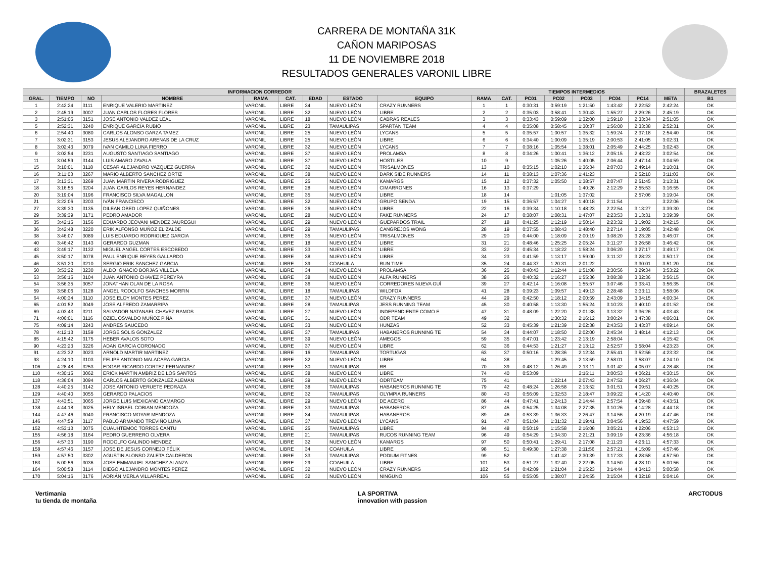CARRERA DE MONTAÑA 31K
CAÑON MARIPOSAS
11 DE NOVIEMBRE 2018
RESULTADOS GENERALES VARONIL LIBRE
| INFORMACION CORREDOR | | | | | | | | | | TIEMPOS INTERMEDIOS | | | | | | | BRAZALETES |
| --- | --- | --- | --- | --- | --- | --- | --- | --- | --- | --- | --- | --- | --- | --- | --- | --- | --- |
| GRAL. | TIEMPO | NO | NOMBRE | RAMA | CAT. | EDAD | ESTADO | EQUIPO | RAMA | CAT. | PC01 | PC02 | PC03 | PC04 | PC14 | META | B1 |
| 1 | 2:42:24 | 3111 | ENRIQUE VALERIO MARTINEZ | VARONIL | LIBRE | 34 | NUEVO LEÓN | CRAZY RUNNERS | 1 | 1 | 0:30:31 | 0:59:19 | 1:21:50 | 1:43:42 | 2:22:52 | 2:42:24 | OK |
| 2 | 2:45:19 | 3007 | JUAN CARLOS FLORES FLORES | VARONIL | LIBRE | 32 | NUEVO LEÓN | LIBRE | 2 | 2 | 0:35:03 | 0:58:41 | 1:30:43 | 1:55:27 | 2:29:26 | 2:45:19 | OK |
| 3 | 2:51:05 | 3151 | JOSE ANTONIO VALDEZ LEAL | VARONIL | LIBRE | 18 | NUEVO LEÓN | CABRAS REALES | 3 | 3 | 0:33:43 | 0:59:09 | 1:32:00 | 1:59:10 | 2:33:34 | 2:51:05 | OK |
| 5 | 2:52:31 | 3240 | ENRIQUE GARCÍA RUBIO | VARONIL | LIBRE | 23 | TAMAULIPAS | SPARTAN TEAM | 4 | 4 | 0:35:08 | 0:58:45 | 1:30:37 | 1:56:00 | 2:33:38 | 2:52:31 | OK |
| 6 | 2:54:40 | 3080 | CARLOS ALONSO GARZA TAMEZ | VARONIL | LIBRE | 25 | NUEVO LEÓN | LYCANS | 5 | 5 | 0:35:57 | 1:00:57 | 1:35:32 | 1:59:24 | 2:37:18 | 2:54:40 | OK |
| 7 | 3:02:31 | 3153 | JESUS ALEJANDRO ARENAS DE LA CRUZ | VARONIL | LIBRE | 25 | NUEVO LEÓN | LIBRE | 6 | 6 | 0:34:40 | 1:00:09 | 1:35:19 | 2:00:53 | 2:41:05 | 3:02:31 | OK |
| 8 | 3:02:43 | 3079 | IVAN CAMILO LUNA FIERRO | VARONIL | LIBRE | 32 | NUEVO LEÓN | LYCANS | 7 | 7 | 0:38:16 | 1:05:54 | 1:38:01 | 2:05:49 | 2:44:25 | 3:02:43 | OK |
| 9 | 3:02:54 | 3231 | AUGUSTO SANTIAGO SANTIAGO | VARONIL | LIBRE | 37 | NUEVO LEÓN | PROLAMSA | 8 | 8 | 0:34:26 | 1:00:41 | 1:36:12 | 2:05:15 | 2:43:22 | 3:02:54 | OK |
| 11 | 3:04:59 | 3144 | LUIS AMARO ZAVALA | VARONIL | LIBRE | 37 | NUEVO LEÓN | HOSTILES | 10 | 9 | | 1:05:26 | 1:40:05 | 2:06:44 | 2:47:14 | 3:04:59 | OK |
| 15 | 3:10:01 | 3118 | CESAR ALEJANDRO VAZQUEZ GUERRA | VARONIL | LIBRE | 32 | NUEVO LEÓN | TRISALMONES | 13 | 10 | 0:35:15 | 1:02:10 | 1:36:34 | 2:07:03 | 2:49:14 | 3:10:01 | OK |
| 16 | 3:11:03 | 3267 | MARIO ALBERTO SANCHEZ ORTIZ | VARONIL | LIBRE | 38 | NUEVO LEÓN | DARK SIDE RUNNERS | 14 | 11 | 0:38:13 | 1:07:36 | 1:41:23 | | 2:52:10 | 3:11:03 | OK |
| 17 | 3:13:31 | 3269 | JUAN MARTIN RIVERA RODRIGUEZ | VARONIL | LIBRE | 25 | NUEVO LEÓN | KAMARGS | 15 | 12 | 0:37:32 | 1:05:50 | 1:38:57 | 2:07:47 | 2:51:45 | 3:13:31 | OK |
| 18 | 3:16:55 | 3204 | JUAN CARLOS REYES HERNANDEZ | VARONIL | LIBRE | 28 | NUEVO LEÓN | CIMARRONES | 16 | 13 | 0:37:29 | | 1:40:26 | 2:12:29 | 2:55:53 | 3:16:55 | OK |
| 20 | 3:19:04 | 3196 | FRANCISCO SILVA MAGALLON | VARONIL | LIBRE | 35 | NUEVO LEÓN | LIBRE | 18 | 14 | | 1:01:05 | 1:37:02 | | 2:57:06 | 3:19:04 | OK |
| 21 | 3:22:06 | 3203 | IVÁN FRANCISCO | VARONIL | LIBRE | 32 | NUEVO LEÓN | GRUPO SENDA | 19 | 15 | 0:36:57 | 1:04:27 | 1:40:18 | 2:11:54 | | 3:22:06 | OK |
| 27 | 3:39:30 | 3135 | DILEAN OBED LOPEZ QUIÑONES | VARONIL | LIBRE | 26 | NUEVO LEÓN | LIBRE | 22 | 16 | 0:39:34 | 1:10:18 | 1:48:23 | 2:22:54 | 3:13:27 | 3:39:30 | OK |
| 29 | 3:39:39 | 3171 | PEDRO AMADOR | VARONIL | LIBRE | 28 | NUEVO LEÓN | FAKE RUNNERS | 24 | 17 | 0:38:07 | 1:08:31 | 1:47:07 | 2:23:53 | 3:13:31 | 3:39:39 | OK |
| 35 | 3:42:15 | 3156 | EDUARDO JEOVANI MENDEZ JAUREGUI | VARONIL | LIBRE | 29 | NUEVO LEÓN | GUEPARDOS TRAIL | 27 | 18 | 0:41:25 | 1:12:19 | 1:50:14 | 2:23:32 | 3:19:02 | 3:42:15 | OK |
| 36 | 3:42:48 | 3220 | ERIK ALFONSO MUÑOZ ELIZALDE | VARONIL | LIBRE | 29 | TAMAULIPAS | CANGREJOS WONG | 28 | 19 | 0:37:55 | 1:08:43 | 1:48:40 | 2:27:14 | 3:19:05 | 3:42:48 | OK |
| 38 | 3:46:07 | 3089 | LUIS EDUARDO RODRIGUEZ GARCIA | VARONIL | LIBRE | 35 | NUEVO LEÓN | TRISALMONES | 29 | 20 | 0:44:00 | 1:18:09 | 2:00:19 | 3:08:20 | 3:23:28 | 3:46:07 | OK |
| 40 | 3:46:42 | 3143 | GERARDO GUZMAN | VARONIL | LIBRE | 18 | NUEVO LEÓN | LIBRE | 31 | 21 | 0:48:46 | 1:25:25 | 2:05:24 | 3:11:27 | 3:26:58 | 3:46:42 | OK |
| 43 | 3:49:17 | 3132 | MIGUEL ANGEL CORTES ESCOBEDO | VARONIL | LIBRE | 33 | NUEVO LEÓN | LIBRE | 33 | 22 | 0:45:34 | 1:18:22 | 1:58:24 | 3:06:20 | 3:27:17 | 3:49:17 | OK |
| 45 | 3:50:17 | 3078 | PAUL ENRIQUE REYES GALLARDO | VARONIL | LIBRE | 38 | NUEVO LEÓN | LIBRE | 34 | 23 | 0:41:59 | 1:13:17 | 1:59:00 | 3:11:37 | 3:28:23 | 3:50:17 | OK |
| 46 | 3:51:20 | 3210 | SERGIO ERIK SANCHEZ GARCIA | VARONIL | LIBRE | 39 | COAHUILA | RUN TIME | 35 | 24 | 0:44:37 | 1:20:31 | 2:01:22 | | 3:30:01 | 3:51:20 | OK |
| 50 | 3:53:22 | 3230 | ALDO IGNACIO BORJAS VILLELA | VARONIL | LIBRE | 34 | NUEVO LEÓN | PROLAMSA | 36 | 25 | 0:40:43 | 1:12:44 | 1:51:08 | 2:30:56 | 3:29:34 | 3:53:22 | OK |
| 53 | 3:56:15 | 3104 | JUAN ANTONIO CHAVEZ PEREYRA | VARONIL | LIBRE | 38 | NUEVO LEÓN | ALFA RUNNERS | 38 | 26 | 0:40:32 | 1:16:27 | 1:55:36 | 3:08:38 | 3:32:36 | 3:56:15 | OK |
| 54 | 3:56:35 | 3057 | JONATHAN OLAN DE LA ROSA | VARONIL | LIBRE | 36 | NUEVO LEÓN | CORREDORES NUEVA GUÍ | 39 | 27 | 0:42:14 | 1:16:08 | 1:55:57 | 3:07:46 | 3:33:41 | 3:56:35 | OK |
| 59 | 3:58:06 | 3128 | ANGEL RODOLFO SANCHES MORFIN | VARONIL | LIBRE | 18 | TAMAULIPAS | WILDFOX | 41 | 28 | 0:39:23 | 1:09:57 | 1:49:13 | 2:28:48 | 3:33:11 | 3:58:06 | OK |
| 64 | 4:00:34 | 3110 | JOSE ELOY MONTES PEREZ | VARONIL | LIBRE | 37 | NUEVO LEÓN | CRAZY RUNNERS | 44 | 29 | 0:42:50 | 1:18:12 | 2:00:59 | 2:43:09 | 3:34:15 | 4:00:34 | OK |
| 65 | 4:01:52 | 3049 | JOSE ALFREDO ZAMARRIPA | VARONIL | LIBRE | 28 | TAMAULIPAS | JESS RUNNING TEAM | 45 | 30 | 0:40:58 | 1:13:30 | 1:55:24 | 3:10:23 | 3:40:10 | 4:01:52 | OK |
| 69 | 4:03:43 | 3211 | SALVADOR NATANAEL CHAVEZ RAMOS | VARONIL | LIBRE | 27 | NUEVO LEÓN | INDEPENDIENTE COMO E | 47 | 31 | 0:48:09 | 1:22:20 | 2:01:38 | 3:13:32 | 3:36:26 | 4:03:43 | OK |
| 71 | 4:06:01 | 3116 | OZIEL OSVALDO MUÑOZ PIÑA | VARONIL | LIBRE | 31 | NUEVO LEÓN | ODR TEAM | 49 | 32 | | 1:30:32 | 2:16:12 | 3:00:24 | 3:47:38 | 4:06:01 | OK |
| 75 | 4:09:14 | 3243 | ANDRES SAUCEDO | VARONIL | LIBRE | 33 | NUEVO LEÓN | HUNZAS | 52 | 33 | 0:45:39 | 1:21:39 | 2:02:38 | 2:43:53 | 3:43:37 | 4:09:14 | OK |
| 78 | 4:12:13 | 3159 | JORGE SOLIS GONZALEZ | VARONIL | LIBRE | 37 | TAMAULIPAS | HABANEROS RUNNING TE | 54 | 34 | 0:44:07 | 1:18:50 | 2:02:00 | 2:45:34 | 3:48:14 | 4:12:13 | OK |
| 85 | 4:15:42 | 3175 | HEBER AVALOS SOTO | VARONIL | LIBRE | 39 | NUEVO LEÓN | AMEGOS | 59 | 35 | 0:47:01 | 1:23:42 | 2:13:19 | 2:58:04 | | 4:15:42 | OK |
| 90 | 4:23:23 | 3226 | ADAN GARCIA CORONADO | VARONIL | LIBRE | 37 | NUEVO LEÓN | LIBRE | 62 | 36 | 0:44:53 | 1:21:27 | 2:13:12 | 2:52:57 | 3:58:04 | 4:23:23 | OK |
| 91 | 4:23:32 | 3023 | ARNOLD MARTIR MARTINEZ | VARONIL | LIBRE | 16 | TAMAULIPAS | TORTUGAS | 63 | 37 | 0:50:16 | 1:28:36 | 2:12:34 | 2:55:41 | 3:52:56 | 4:23:32 | OK |
| 93 | 4:24:10 | 3103 | FELIPE ANTONIO MALACARA GARCIA | VARONIL | LIBRE | 32 | NUEVO LEÓN | LIBRE | 64 | 38 | | 1:29:45 | 2:13:59 | 2:58:01 | 3:58:07 | 4:24:10 | OK |
| 106 | 4:28:48 | 3253 | EDGAR RICARDO CORTEZ FERNANDEZ | VARONIL | LIBRE | 30 | TAMAULIPAS | RB | 70 | 39 | 0:48:12 | 1:26:49 | 2:13:11 | 3:01:42 | 4:05:07 | 4:28:48 | OK |
| 110 | 4:30:15 | 3062 | ERICK MARTIN AMBRIZ DE LOS SANTOS | VARONIL | LIBRE | 38 | NUEVO LEÓN | LIBRE | 74 | 40 | 0:53:09 | | 2:16:11 | 3:00:53 | 4:06:21 | 4:30:15 | OK |
| 118 | 4:36:04 | 3094 | CARLOS ALBERTO GONZALEZ ALEMAN | VARONIL | LIBRE | 39 | NUEVO LEÓN | ODRTEAM | 75 | 41 | | 1:22:14 | 2:07:43 | 2:47:52 | 4:06:27 | 4:36:04 | OK |
| 128 | 4:40:25 | 3142 | JOSE ANTONIO VERUETE PEDRAZA | VARONIL | LIBRE | 38 | TAMAULIPAS | HABANEROS RUNNING TE | 79 | 42 | 0:48:24 | 1:26:58 | 2:13:52 | 3:01:51 | 4:09:51 | 4:40:25 | OK |
| 129 | 4:40:40 | 3055 | GERARDO PALACIOS | VARONIL | LIBRE | 32 | TAMAULIPAS | OLYMPIA RUNNERS | 80 | 43 | 0:56:09 | 1:32:53 | 2:18:47 | 3:09:22 | 4:14:20 | 4:40:40 | OK |
| 137 | 4:43:51 | 3065 | JORGE LUIS MEXICANO CAMARGO | VARONIL | LIBRE | 29 | NUEVO LEÓN | DE ACERO | 86 | 44 | 0:47:41 | 1:24:13 | 2:14:44 | 2:57:54 | 4:09:48 | 4:43:51 | OK |
| 138 | 4:44:18 | 3025 | HELY ISRAEL COBIAN MENDOZA | VARONIL | LIBRE | 33 | TAMAULIPAS | HABANEROS | 87 | 45 | 0:54:25 | 1:34:08 | 2:27:35 | 3:10:26 | 4:14:28 | 4:44:18 | OK |
| 144 | 4:47:46 | 3040 | FRANCISCO MOYAR MENDOZA | VARONIL | LIBRE | 34 | TAMAULIPAS | HABANEROS | 89 | 46 | 0:53:39 | 1:36:33 | 2:26:47 | 3:14:56 | 4:20:19 | 4:47:46 | OK |
| 146 | 4:47:59 | 3117 | PABLO ARMANDO TREVIÑO LUNA | VARONIL | LIBRE | 37 | NUEVO LEÓN | LYCANS | 91 | 47 | 0:51:04 | 1:31:32 | 2:19:41 | 3:04:56 | 4:19:53 | 4:47:59 | OK |
| 152 | 4:53:13 | 3075 | CUAUHTEMOC TORRES CANTU | VARONIL | LIBRE | 25 | TAMAULIPAS | LIBRE | 94 | 48 | 0:50:19 | 1:15:58 | 2:16:08 | 3:05:21 | 4:22:06 | 4:53:13 | OK |
| 155 | 4:56:18 | 3164 | PEDRO GUERRERO OLVERA | VARONIL | LIBRE | 21 | TAMAULIPAS | RUCOS RUNNING TEAM | 96 | 49 | 0:54:29 | 1:34:30 | 2:21:21 | 3:09:19 | 4:23:36 | 4:56:18 | OK |
| 156 | 4:57:33 | 3190 | RODOLFO GALINDO MENDEZ | VARONIL | LIBRE | 32 | NUEVO LEÓN | KAMARGS | 97 | 50 | 0:50:41 | 1:29:41 | 2:17:08 | 2:11:23 | 4:26:11 | 4:57:33 | OK |
| 158 | 4:57:46 | 3157 | JOSE DE JESUS CORNEJO FÉLIX | VARONIL | LIBRE | 34 | COAHUILA | LIBRE | 98 | 51 | 0:49:30 | 1:27:38 | 2:11:56 | 2:57:21 | 4:15:09 | 4:57:46 | OK |
| 159 | 4:57:50 | 3302 | AGUSTIN ALONSO ZALETA CALDERON | VARONIL | LIBRE | 33 | TAMAULIPAS | PODIUM FITNES | 99 | 52 | | 1:41:42 | 2:30:39 | 3:17:33 | 4:28:58 | 4:57:50 | OK |
| 163 | 5:00:56 | 3036 | JOSE EMMANUEL SANCHEZ ALANZA | VARONIL | LIBRE | 29 | COAHUILA | LIBRE | 101 | 53 | 0:51:27 | 1:32:40 | 2:22:05 | 3:14:50 | 4:28:10 | 5:00:56 | OK |
| 164 | 5:00:58 | 3114 | DIEGO ALEJANDRO MONTES PEREZ | VARONIL | LIBRE | 32 | NUEVO LEÓN | CRAZY RUNNERS | 102 | 54 | 0:42:09 | 1:21:04 | 2:15:23 | 3:14:44 | 4:34:13 | 5:00:58 | OK |
| 170 | 5:04:16 | 3176 | ADRIÁN MERLA VILLARREAL | VARONIL | LIBRE | 32 | NUEVO LEÓN | NINGUNO | 106 | 55 | 0:55:05 | 1:38:07 | 2:24:55 | 3:15:04 | 4:32:18 | 5:04:16 | OK |
Vertimania
tu tienda de montaña LA SPORTIVA
innovation with passion ARCTODUS